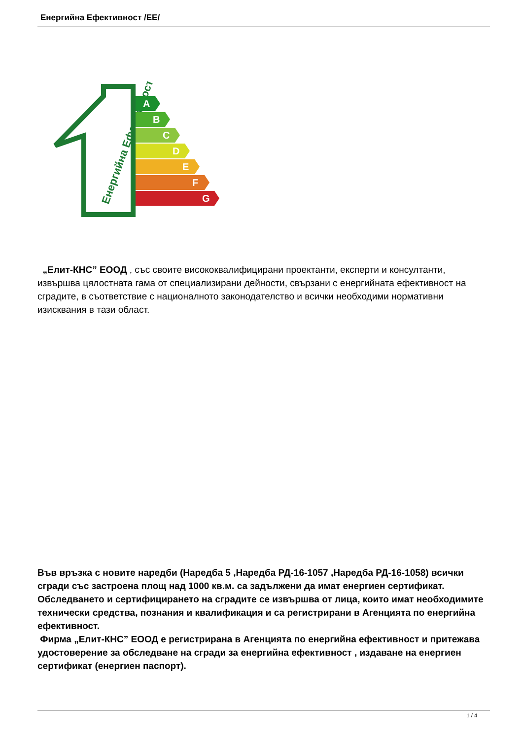Енергийна Ефективност /ЕЕ/
Енергийна Ефективност
A
B
C
D
E
F
G
„Елит-КНС” ЕООД , със своите висококвалифицирани проектанти, експерти и консултанти, извършва цялостната гама от специализирани дейности, свързани с енергийната ефективност на сградите, в съответствие с националното законодателство и всички необходими нормативни изисквания в тази област.
Във връзка с новите наредби (Наредба 5 ,Наредба РД-16-1057 ,Наредба РД-16-1058) всички сгради със застроена площ над 1000 кв.м. са задължени да имат енергиен сертификат. Обследването и сертифицирането на сградите се извършва от лица, които имат необходимите технически средства, познания и квалификация и са регистрирани в Агенцията по енергийна ефективност.
Фирма „Елит-КНС” ЕООД е регистрирана в Агенцията по енергийна ефективност и притежава удостоверение за обследване на сгради за енергийна ефективност , издаване на енергиен сертификат (енергиен паспорт).
1 / 4